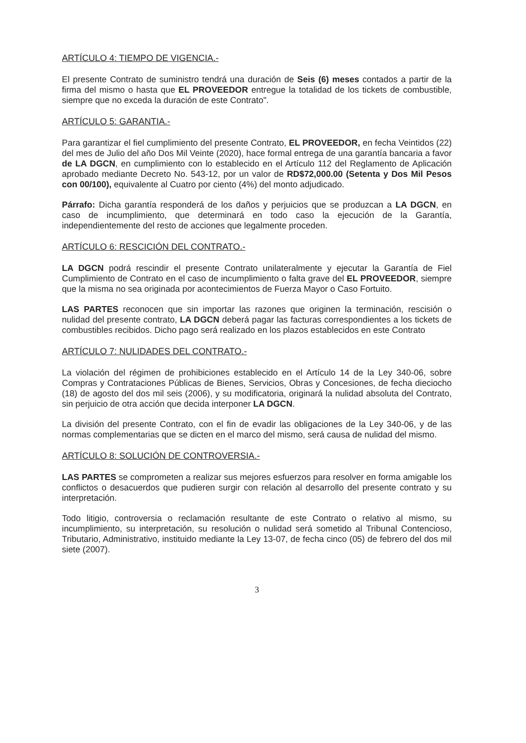ARTÍCULO 4: TIEMPO DE VIGENCIA.-
El presente Contrato de suministro tendrá una duración de Seis (6) meses contados a partir de la firma del mismo o hasta que EL PROVEEDOR entregue la totalidad de los tickets de combustible, siempre que no exceda la duración de este Contrato".
ARTÍCULO 5: GARANTIA.-
Para garantizar el fiel cumplimiento del presente Contrato, EL PROVEEDOR, en fecha Veintidos (22) del mes de Julio del año Dos Mil Veinte (2020), hace formal entrega de una garantía bancaria a favor de LA DGCN, en cumplimiento con lo establecido en el Artículo 112 del Reglamento de Aplicación aprobado mediante Decreto No. 543-12, por un valor de RD$72,000.00 (Setenta y Dos Mil Pesos con 00/100), equivalente al Cuatro por ciento (4%) del monto adjudicado.
Párrafo: Dicha garantía responderá de los daños y perjuicios que se produzcan a LA DGCN, en caso de incumplimiento, que determinará en todo caso la ejecución de la Garantía, independientemente del resto de acciones que legalmente proceden.
ARTÍCULO 6: RESCICIÓN DEL CONTRATO.-
LA DGCN podrá rescindir el presente Contrato unilateralmente y ejecutar la Garantía de Fiel Cumplimiento de Contrato en el caso de incumplimiento o falta grave del EL PROVEEDOR, siempre que la misma no sea originada por acontecimientos de Fuerza Mayor o Caso Fortuito.
LAS PARTES reconocen que sin importar las razones que originen la terminación, rescisión o nulidad del presente contrato, LA DGCN deberá pagar las facturas correspondientes a los tickets de combustibles recibidos. Dicho pago será realizado en los plazos establecidos en este Contrato
ARTÍCULO 7: NULIDADES DEL CONTRATO.-
La violación del régimen de prohibiciones establecido en el Artículo 14 de la Ley 340-06, sobre Compras y Contrataciones Públicas de Bienes, Servicios, Obras y Concesiones, de fecha dieciocho (18) de agosto del dos mil seis (2006), y su modificatoria, originará la nulidad absoluta del Contrato, sin perjuicio de otra acción que decida interponer LA DGCN.
La división del presente Contrato, con el fin de evadir las obligaciones de la Ley 340-06, y de las normas complementarias que se dicten en el marco del mismo, será causa de nulidad del mismo.
ARTÍCULO 8: SOLUCIÓN DE CONTROVERSIA.-
LAS PARTES se comprometen a realizar sus mejores esfuerzos para resolver en forma amigable los conflictos o desacuerdos que pudieren surgir con relación al desarrollo del presente contrato y su interpretación.
Todo litigio, controversia o reclamación resultante de este Contrato o relativo al mismo, su incumplimiento, su interpretación, su resolución o nulidad será sometido al Tribunal Contencioso, Tributario, Administrativo, instituido mediante la Ley 13-07, de fecha cinco (05) de febrero del dos mil siete (2007).
3